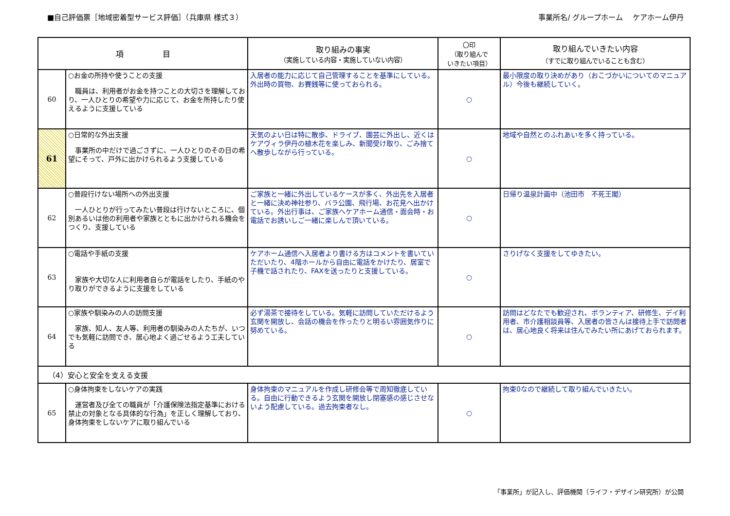■自己評価票［地域密着型サービス評価］（兵庫県 様式３）
事業所名/ グループホーム　 ケアホーム伊丹
| 項 目 | | 取り組みの事実 （実施している内容・実施していない内容） | 〇印 （取り組んで いきたい項目） | 取り組んでいきたい内容 （すでに取り組んでいることも含む） |
| --- | --- | --- | --- | --- |
| 60 | ○お金の所持や使うことの支援 職員は、利用者がお金を持つことの大切さを理解しており、一人ひとりの希望や力に応じて、お金を所持したり使えるように支援している | 入居者の能力に応じて自己管理することを基準にしている。外出時の買物、お賽銭等に使っておられる。 | ○ | 最小限度の取り決めがあり（おこづかいについてのマニュアル）今後も継続していく。 |
| 61 | ○日常的な外出支援 事業所の中だけで過ごさずに、一人ひとりのその日の希望にそって、戸外に出かけられるよう支援している | 天気のよい日は特に散歩、ドライブ、園芸に外出し、近くはケアヴィラ伊丹の植木花を楽しみ、新聞受け取り、ごみ捨てへ散歩しながら行っている。 | ○ | 地域や自然とのふれあいを多く持っている。 |
| 62 | ○普段行けない場所への外出支援 一人ひとりが行ってみたい普段は行けないところに、個別あるいは他の利用者や家族とともに出かけられる機会をつくり、支援している | ご家族と一緒に外出しているケースが多く、外出先を入居者と一緒に決め神社参り、バラ公園、飛行場、お花見へ出かけている。外出行事は、ご家族へケアホーム通信・面会時・お電話でお誘いしご一緒に楽しんで頂いている。 | ○ | 日帰り温泉計画中（池田市 不死王閣） |
| 63 | ○電話や手紙の支援 家族や大切な人に利用者自らが電話をしたり、手紙のやり取りができるように支援をしている | ケアホーム通信へ入居者より書ける方はコメントを書いていただいたり、4階ホールから自由に電話をかけたり、居室で子機で話されたり、FAXを送ったりと支援している。 | ○ | さりげなく支援をしてゆきたい。 |
| 64 | ○家族や馴染みの人の訪問支援 家族、知人、友人等、利用者の馴染みの人たちが、いつでも気軽に訪問でき、居心地よく過ごせるよう工夫している | 必ず湯茶で接待をしている。気軽に訪問していただけるよう玄関を開放し、会話の機会を作ったりと明るい雰囲気作りに努めている。 | ○ | 訪問はどなたでも歓迎され、ボランティア、研修生、デイ利用者、市介護相談員等、入居者の皆さんは接待上手で訪問者は、居心地良く将来は住んでみたい所にあげておられます。 |
| （4）安心と安全を支える支援 | | | | |
| 65 | ○身体拘束をしないケアの実践 運営者及び全ての職員が「介護保険法指定基準における禁止の対象となる具体的な行為」を正しく理解しており、身体拘束をしないケアに取り組んでいる | 身体拘束のマニュアルを作成し研修会等で周知徹底している。自由に行動できるよう玄関を開放し閉塞感の感じさせないよう配慮している。過去拘束者なし。 | ○ | 拘束0なので継続して取り組んでいきたい。 |
「事業所」が記入し、評価機関（ライフ・デザイン研究所）が公開